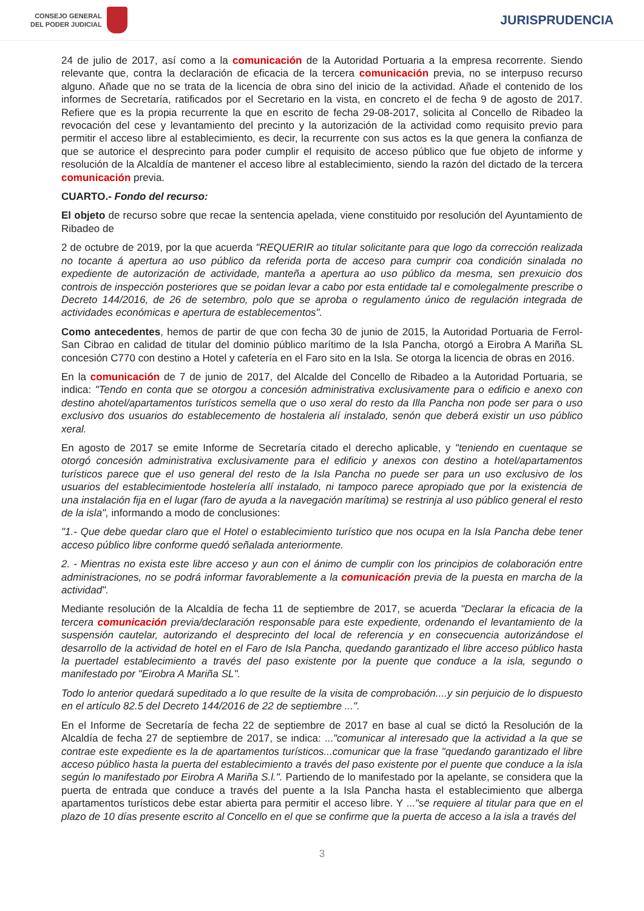CONSEJO GENERAL
DEL PODER JUDICIAL
JURISPRUDENCIA
24 de julio de 2017, así como a la comunicación de la Autoridad Portuaria a la empresa recorrente. Siendo relevante que, contra la declaración de eficacia de la tercera comunicación previa, no se interpuso recurso alguno. Añade que no se trata de la licencia de obra sino del inicio de la actividad. Añade el contenido de los informes de Secretaría, ratificados por el Secretario en la vista, en concreto el de fecha 9 de agosto de 2017. Refiere que es la propia recurrente la que en escrito de fecha 29-08-2017, solicita al Concello de Ribadeo la revocación del cese y levantamiento del precinto y la autorización de la actividad como requisito previo para permitir el acceso libre al establecimiento, es decir, la recurrente con sus actos es la que genera la confianza de que se autorice el desprecinto para poder cumplir el requisito de acceso público que fue objeto de informe y resolución de la Alcaldía de mantener el acceso libre al establecimiento, siendo la razón del dictado de la tercera comunicación previa.
CUARTO.- Fondo del recurso:
El objeto de recurso sobre que recae la sentencia apelada, viene constituido por resolución del Ayuntamiento de Ribadeo de
2 de octubre de 2019, por la que acuerda "REQUERIR ao titular solicitante para que logo da corrección realizada no tocante á apertura ao uso público da referida porta de acceso para cumprir coa condición sinalada no expediente de autorización de actividade, manteña a apertura ao uso público da mesma, sen prexuicio dos controis de inspección posteriores que se poidan levar a cabo por esta entidade tal e comolegalmente prescribe o Decreto 144/2016, de 26 de setembro, polo que se aproba o regulamento único de regulación integrada de actividades económicas e apertura de establecementos".
Como antecedentes, hemos de partir de que con fecha 30 de junio de 2015, la Autoridad Portuaria de Ferrol-San Cibrao en calidad de titular del dominio público marítimo de la Isla Pancha, otorgó a Eirobra A Mariña SL concesión C770 con destino a Hotel y cafetería en el Faro sito en la Isla. Se otorga la licencia de obras en 2016.
En la comunicación de 7 de junio de 2017, del Alcalde del Concello de Ribadeo a la Autoridad Portuaria, se indica: "Tendo en conta que se otorgou a concesión administrativa exclusivamente para o edificio e anexo con destino ahotel/apartamentos turísticos semella que o uso xeral do resto da Illa Pancha non pode ser para o uso exclusivo dos usuarios do establecemento de hostaleria alí instalado, senón que deberá existir un uso público xeral.
En agosto de 2017 se emite Informe de Secretaría citado el derecho aplicable, y "teniendo en cuentaque se otorgó concesión administrativa exclusivamente para el edificio y anexos con destino a hotel/apartamentos turísticos parece que el uso general del resto de la Isla Pancha no puede ser para un uso exclusivo de los usuarios del establecimientode hostelería allí instalado, ni tampoco parece apropiado que por la existencia de una instalación fija en el lugar (faro de ayuda a la navegación marítima) se restrinja al uso público general el resto de la isla", informando a modo de conclusiones:
"1.- Que debe quedar claro que el Hotel o establecimiento turístico que nos ocupa en la Isla Pancha debe tener acceso público libre conforme quedó señalada anteriormente.
2. - Mientras no exista este libre acceso y aun con el ánimo de cumplir con los principios de colaboración entre administraciones, no se podrá informar favorablemente a la comunicación previa de la puesta en marcha de la actividad".
Mediante resolución de la Alcaldía de fecha 11 de septiembre de 2017, se acuerda "Declarar la eficacia de la tercera comunicación previa/declaración responsable para este expediente, ordenando el levantamiento de la suspensión cautelar, autorizando el desprecinto del local de referencia y en consecuencia autorizándose el desarrollo de la actividad de hotel en el Faro de Isla Pancha, quedando garantizado el libre acceso público hasta la puertadel establecimiento a través del paso existente por la puente que conduce a la isla, segundo o manifestado por "Eirobra A Mariña SL".
Todo lo anterior quedará supeditado a lo que resulte de la visita de comprobación....y sin perjuicio de lo dispuesto en el artículo 82.5 del Decreto 144/2016 de 22 de septiembre ...".
En el Informe de Secretaría de fecha 22 de septiembre de 2017 en base al cual se dictó la Resolución de la Alcaldía de fecha 27 de septiembre de 2017, se indica: ..."comunicar al interesado que la actividad a la que se contrae este expediente es la de apartamentos turísticos...comunicar que la frase "quedando garantizado el libre acceso público hasta la puerta del establecimiento a través del paso existente por el puente que conduce a la isla según lo manifestado por Eirobra A Mariña S.l.". Partiendo de lo manifestado por la apelante, se considera que la puerta de entrada que conduce a través del puente a la Isla Pancha hasta el establecimiento que alberga apartamentos turísticos debe estar abierta para permitir el acceso libre. Y ..."se requiere al titular para que en el plazo de 10 días presente escrito al Concello en el que se confirme que la puerta de acceso a la isla a través del
3